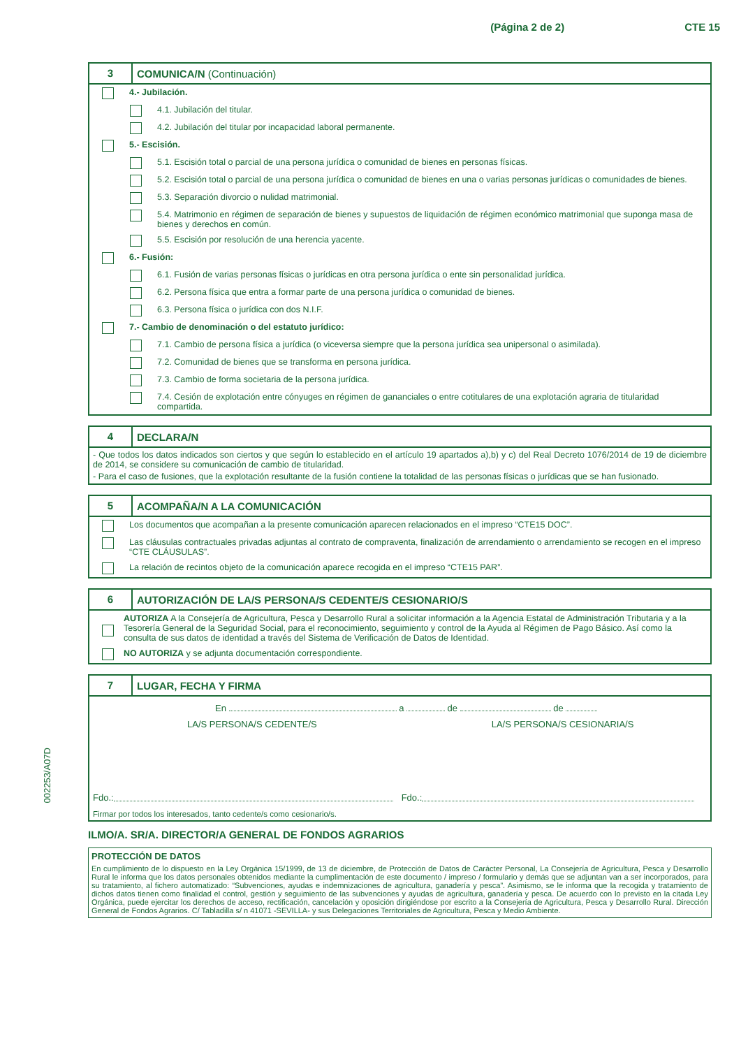(Página 2 de 2) CTE 15
002253/A07D
3
COMUNICA/N (Continuación)
4.- Jubilación.
4.1. Jubilación del titular.
4.2. Jubilación del titular por incapacidad laboral permanente.
5.- Escisión.
5.1. Escisión total o parcial de una persona jurídica o comunidad de bienes en personas físicas.
5.2. Escisión total o parcial de una persona jurídica o comunidad de bienes en una o varias personas jurídicas o comunidades de bienes.
5.3. Separación divorcio o nulidad matrimonial.
5.4. Matrimonio en régimen de separación de bienes y supuestos de liquidación de régimen económico matrimonial que suponga masa de bienes y derechos en común.
5.5. Escisión por resolución de una herencia yacente.
6.- Fusión:
6.1. Fusión de varias personas físicas o jurídicas en otra persona jurídica o ente sin personalidad jurídica.
6.2. Persona física que entra a formar parte de una persona jurídica o comunidad de bienes.
6.3. Persona física o jurídica con dos N.I.F.
7.- Cambio de denominación o del estatuto jurídico:
7.1. Cambio de persona física a jurídica (o viceversa siempre que la persona jurídica sea unipersonal o asimilada).
7.2. Comunidad de bienes que se transforma en persona jurídica.
7.3. Cambio de forma societaria de la persona jurídica.
7.4. Cesión de explotación entre cónyuges en régimen de gananciales o entre cotitulares de una explotación agraria de titularidad compartida.
4
DECLARA/N
- Que todos los datos indicados son ciertos y que según lo establecido en el artículo 19 apartados a),b) y c) del Real Decreto 1076/2014 de 19 de diciembre de 2014, se considere su comunicación de cambio de titularidad.
- Para el caso de fusiones, que la explotación resultante de la fusión contiene la totalidad de las personas físicas o jurídicas que se han fusionado.
5
ACOMPAÑA/N A LA COMUNICACIÓN
Los documentos que acompañan a la presente comunicación aparecen relacionados en el impreso “CTE15 DOC”.
Las cláusulas contractuales privadas adjuntas al contrato de compraventa, finalización de arrendamiento o arrendamiento se recogen en el impreso “CTE CLÁUSULAS”.
La relación de recintos objeto de la comunicación aparece recogida en el impreso “CTE15 PAR”.
6
AUTORIZACIÓN DE LA/S PERSONA/S CEDENTE/S CESIONARIO/S
AUTORIZA A la Consejería de Agricultura, Pesca y Desarrollo Rural a solicitar información a la Agencia Estatal de Administración Tributaria y a la Tesorería General de la Seguridad Social, para el reconocimiento, seguimiento y control de la Ayuda al Régimen de Pago Básico. Así como la consulta de sus datos de identidad a través del Sistema de Verificación de Datos de Identidad.
NO AUTORIZA y se adjunta documentación correspondiente.
7
LUGAR, FECHA Y FIRMA
En a de de
LA/S PERSONA/S CEDENTE/S LA/S PERSONA/S CESIONARIA/S
Fdo.: Fdo.:
Firmar por todos los interesados, tanto cedente/s como cesionario/s.
ILMO/A. SR/A. DIRECTOR/A GENERAL DE FONDOS AGRARIOS
PROTECCIÓN DE DATOS
En cumplimiento de lo dispuesto en la Ley Orgánica 15/1999, de 13 de diciembre, de Protección de Datos de Carácter Personal, La Consejería de Agricultura, Pesca y Desarrollo Rural le informa que los datos personales obtenidos mediante la cumplimentación de este documento / impreso / formulario y demás que se adjuntan van a ser incorporados, para su tratamiento, al fichero automatizado: “Subvenciones, ayudas e indemnizaciones de agricultura, ganadería y pesca”. Asimismo, se le informa que la recogida y tratamiento de dichos datos tienen como finalidad el control, gestión y seguimiento de las subvenciones y ayudas de agricultura, ganadería y pesca. De acuerdo con lo previsto en la citada Ley Orgánica, puede ejercitar los derechos de acceso, rectificación, cancelación y oposición dirigiéndose por escrito a la Consejería de Agricultura, Pesca y Desarrollo Rural. Dirección General de Fondos Agrarios. C/ Tabladilla s/ n 41071 -SEVILLA- y sus Delegaciones Territoriales de Agricultura, Pesca y Medio Ambiente.